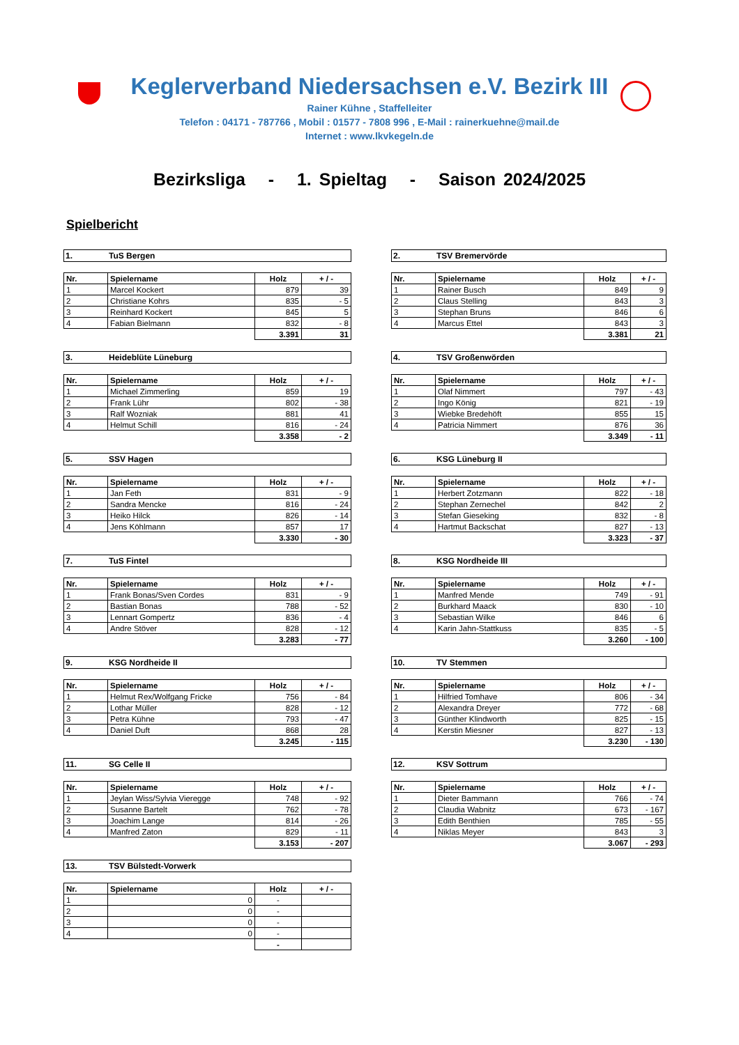Keglerverband Niedersachsen e.V. Bezirk III
Rainer Kühne , Staffelleiter
Telefon : 04171 - 787766 , Mobil : 01577 - 7808 996 , E-Mail : rainerkuehne@mail.de
Internet : www.lkvkegeln.de
Bezirksliga - 1. Spieltag - Saison 2024/2025
Spielbericht
1. TuS Bergen
| Nr. | Spielername | Holz | + / - |
| --- | --- | --- | --- |
| 1 | Marcel Kockert | 879 | 39 |
| 2 | Christiane Kohrs | 835 | - 5 |
| 3 | Reinhard Kockert | 845 | 5 |
| 4 | Fabian Bielmann | 832 | - 8 |
| | | 3.391 | 31 |
2. TSV Bremervörde
| Nr. | Spielername | Holz | + / - |
| --- | --- | --- | --- |
| 1 | Rainer Busch | 849 | 9 |
| 2 | Claus Stelling | 843 | 3 |
| 3 | Stephan Bruns | 846 | 6 |
| 4 | Marcus Ettel | 843 | 3 |
| | | 3.381 | 21 |
3. Heideblüte Lüneburg
| Nr. | Spielername | Holz | + / - |
| --- | --- | --- | --- |
| 1 | Michael Zimmerling | 859 | 19 |
| 2 | Frank Lühr | 802 | - 38 |
| 3 | Ralf Wozniak | 881 | 41 |
| 4 | Helmut Schill | 816 | - 24 |
| | | 3.358 | - 2 |
4. TSV Großenwörden
| Nr. | Spielername | Holz | + / - |
| --- | --- | --- | --- |
| 1 | Olaf Nimmert | 797 | - 43 |
| 2 | Ingo König | 821 | - 19 |
| 3 | Wiebke Bredehöft | 855 | 15 |
| 4 | Patricia Nimmert | 876 | 36 |
| | | 3.349 | - 11 |
5. SSV Hagen
| Nr. | Spielername | Holz | + / - |
| --- | --- | --- | --- |
| 1 | Jan Feth | 831 | - 9 |
| 2 | Sandra Mencke | 816 | - 24 |
| 3 | Heiko Hilck | 826 | - 14 |
| 4 | Jens Köhlmann | 857 | 17 |
| | | 3.330 | - 30 |
6. KSG Lüneburg II
| Nr. | Spielername | Holz | + / - |
| --- | --- | --- | --- |
| 1 | Herbert Zotzmann | 822 | - 18 |
| 2 | Stephan Zernechel | 842 | 2 |
| 3 | Stefan Gieseking | 832 | - 8 |
| 4 | Hartmut Backschat | 827 | - 13 |
| | | 3.323 | - 37 |
7. TuS Fintel
| Nr. | Spielername | Holz | + / - |
| --- | --- | --- | --- |
| 1 | Frank Bonas/Sven Cordes | 831 | - 9 |
| 2 | Bastian Bonas | 788 | - 52 |
| 3 | Lennart Gompertz | 836 | - 4 |
| 4 | Andre Stöver | 828 | - 12 |
| | | 3.283 | - 77 |
8. KSG Nordheide III
| Nr. | Spielername | Holz | + / - |
| --- | --- | --- | --- |
| 1 | Manfred Mende | 749 | - 91 |
| 2 | Burkhard Maack | 830 | - 10 |
| 3 | Sebastian Wilke | 846 | 6 |
| 4 | Karin Jahn-Stattkuss | 835 | - 5 |
| | | 3.260 | - 100 |
9. KSG Nordheide II
| Nr. | Spielername | Holz | + / - |
| --- | --- | --- | --- |
| 1 | Helmut Rex/Wolfgang Fricke | 756 | - 84 |
| 2 | Lothar Müller | 828 | - 12 |
| 3 | Petra Kühne | 793 | - 47 |
| 4 | Daniel Duft | 868 | 28 |
| | | 3.245 | - 115 |
10. TV Stemmen
| Nr. | Spielername | Holz | + / - |
| --- | --- | --- | --- |
| 1 | Hilfried Tomhave | 806 | - 34 |
| 2 | Alexandra Dreyer | 772 | - 68 |
| 3 | Günther Klindworth | 825 | - 15 |
| 4 | Kerstin Miesner | 827 | - 13 |
| | | 3.230 | - 130 |
11. SG Celle II
| Nr. | Spielername | Holz | + / - |
| --- | --- | --- | --- |
| 1 | Jeylan Wiss/Sylvia Vieregge | 748 | - 92 |
| 2 | Susanne Bartelt | 762 | - 78 |
| 3 | Joachim Lange | 814 | - 26 |
| 4 | Manfred Zaton | 829 | - 11 |
| | | 3.153 | - 207 |
12. KSV Sottrum
| Nr. | Spielername | Holz | + / - |
| --- | --- | --- | --- |
| 1 | Dieter Bammann | 766 | - 74 |
| 2 | Claudia Wabnitz | 673 | - 167 |
| 3 | Edith Benthien | 785 | - 55 |
| 4 | Niklas Meyer | 843 | 3 |
| | | 3.067 | - 293 |
13. TSV Bülstedt-Vorwerk
| Nr. | Spielername | Holz | + / - |
| --- | --- | --- | --- |
| 1 | 0 | - | |
| 2 | 0 | - | |
| 3 | 0 | - | |
| 4 | 0 | - | |
| | | - | |